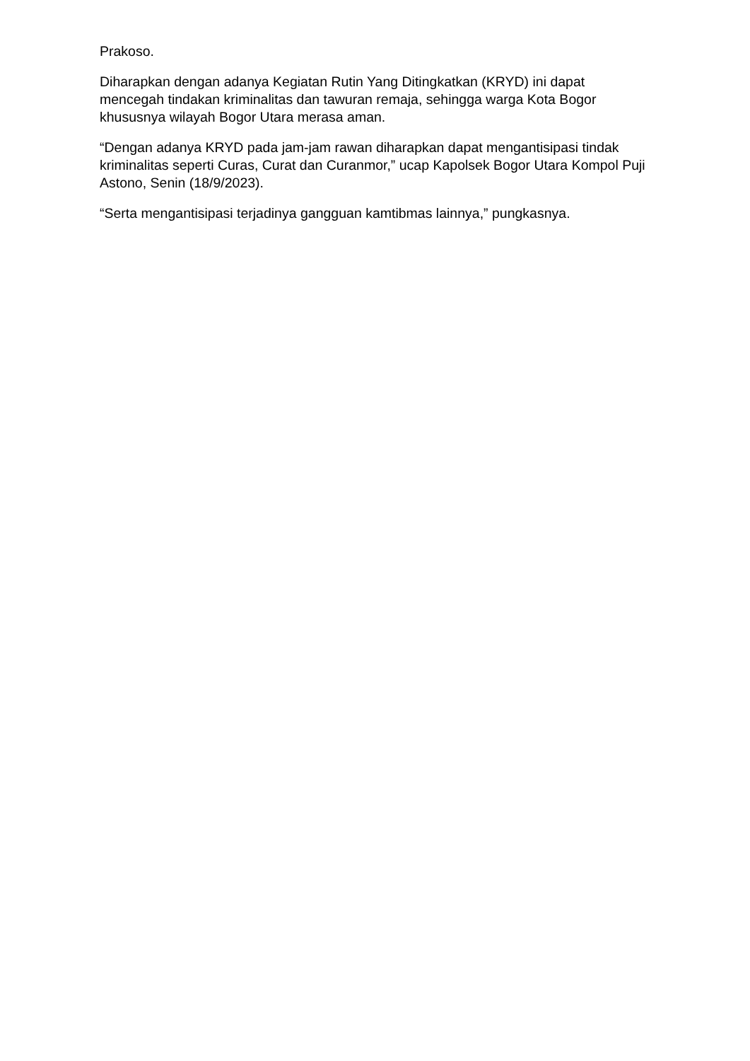Prakoso.
Diharapkan dengan adanya Kegiatan Rutin Yang Ditingkatkan (KRYD) ini dapat mencegah tindakan kriminalitas dan tawuran remaja, sehingga warga Kota Bogor khususnya wilayah Bogor Utara merasa aman.
“Dengan adanya KRYD pada jam-jam rawan diharapkan dapat mengantisipasi tindak kriminalitas seperti Curas, Curat dan Curanmor,” ucap Kapolsek Bogor Utara Kompol Puji Astono, Senin (18/9/2023).
“Serta mengantisipasi terjadinya gangguan kamtibmas lainnya,” pungkasnya.